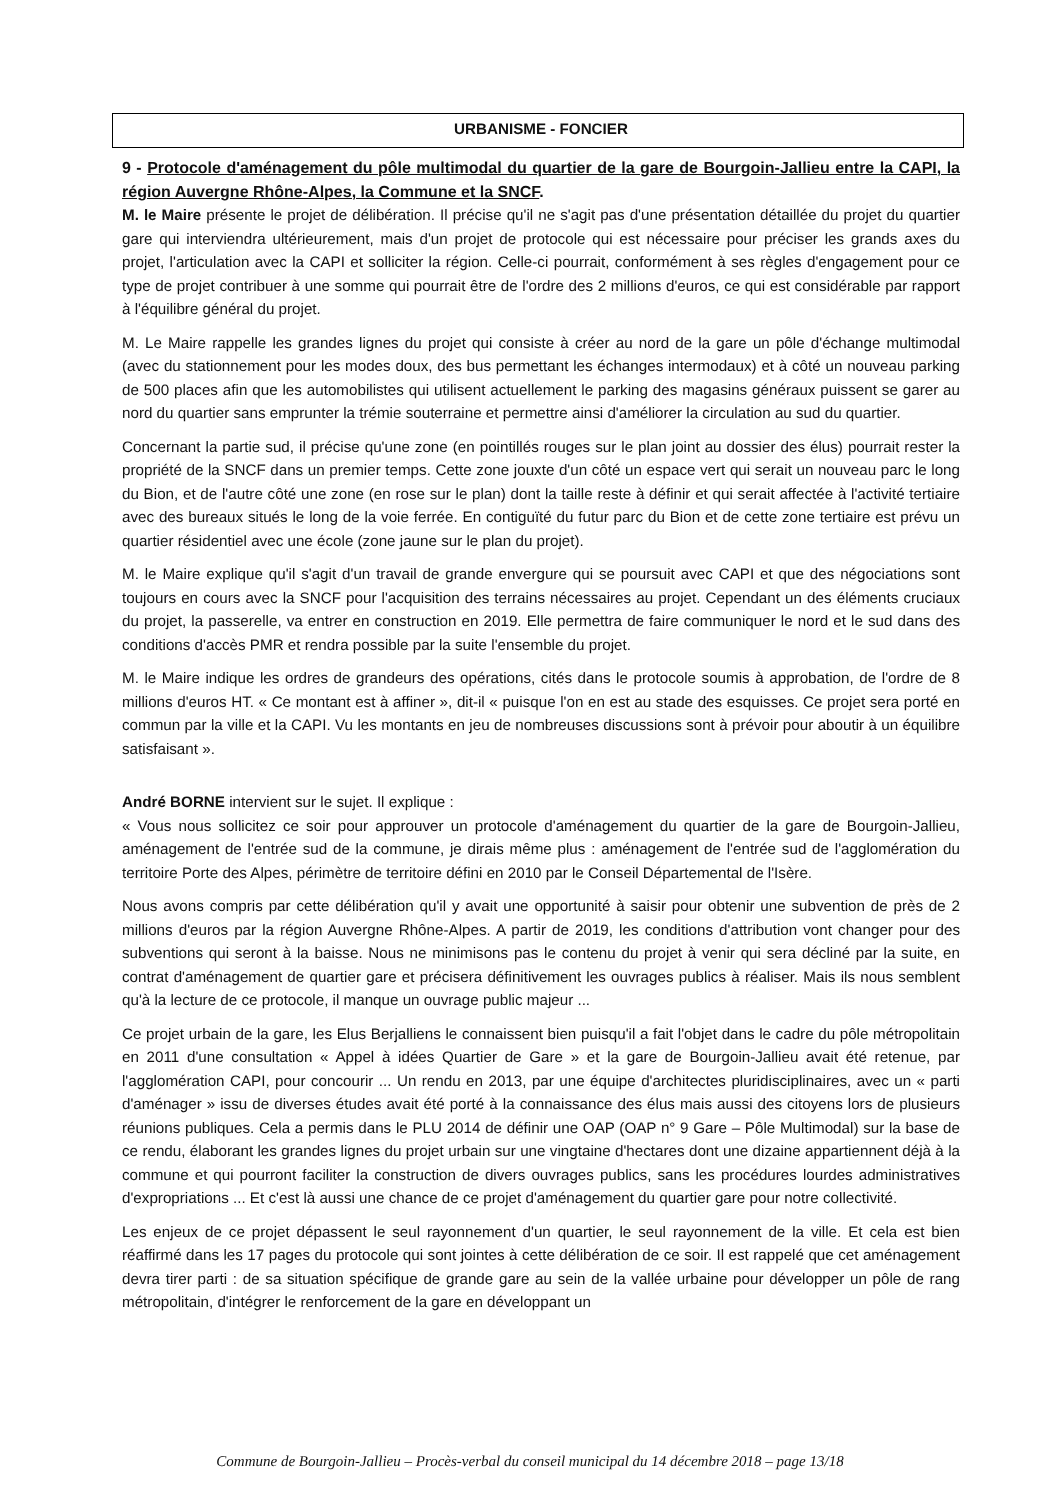URBANISME - FONCIER
9 - Protocole d'aménagement du pôle multimodal du quartier de la gare de Bourgoin-Jallieu entre la CAPI, la région Auvergne Rhône-Alpes, la Commune et la SNCF.
M. le Maire présente le projet de délibération. Il précise qu'il ne s'agit pas d'une présentation détaillée du projet du quartier gare qui interviendra ultérieurement, mais d'un projet de protocole qui est nécessaire pour préciser les grands axes du projet, l'articulation avec la CAPI et solliciter la région. Celle-ci pourrait, conformément à ses règles d'engagement pour ce type de projet contribuer à une somme qui pourrait être de l'ordre des 2 millions d'euros, ce qui est considérable par rapport à l'équilibre général du projet.
M. Le Maire rappelle les grandes lignes du projet qui consiste à créer au nord de la gare un pôle d'échange multimodal (avec du stationnement pour les modes doux, des bus permettant les échanges intermodaux) et à côté un nouveau parking de 500 places afin que les automobilistes qui utilisent actuellement le parking des magasins généraux puissent se garer au nord du quartier sans emprunter la trémie souterraine et permettre ainsi d'améliorer la circulation au sud du quartier.
Concernant la partie sud, il précise qu'une zone (en pointillés rouges sur le plan joint au dossier des élus) pourrait rester la propriété de la SNCF dans un premier temps. Cette zone jouxte d'un côté un espace vert qui serait un nouveau parc le long du Bion, et de l'autre côté une zone (en rose sur le plan) dont la taille reste à définir et qui serait affectée à l'activité tertiaire avec des bureaux situés le long de la voie ferrée. En contiguïté du futur parc du Bion et de cette zone tertiaire est prévu un quartier résidentiel avec une école (zone jaune sur le plan du projet).
M. le Maire explique qu'il s'agit d'un travail de grande envergure qui se poursuit avec CAPI et que des négociations sont toujours en cours avec la SNCF pour l'acquisition des terrains nécessaires au projet. Cependant un des éléments cruciaux du projet, la passerelle, va entrer en construction en 2019. Elle permettra de faire communiquer le nord et le sud dans des conditions d'accès PMR et rendra possible par la suite l'ensemble du projet.
M. le Maire indique les ordres de grandeurs des opérations, cités dans le protocole soumis à approbation, de l'ordre de 8 millions d'euros HT. « Ce montant est à affiner », dit-il « puisque l'on en est au stade des esquisses. Ce projet sera porté en commun par la ville et la CAPI. Vu les montants en jeu de nombreuses discussions sont à prévoir pour aboutir à un équilibre satisfaisant ».
André BORNE intervient sur le sujet. Il explique :
« Vous nous sollicitez ce soir pour approuver un protocole d'aménagement du quartier de la gare de Bourgoin-Jallieu, aménagement de l'entrée sud de la commune, je dirais même plus : aménagement de l'entrée sud de l'agglomération du territoire Porte des Alpes, périmètre de territoire défini en 2010 par le Conseil Départemental de l'Isère.
Nous avons compris par cette délibération qu'il y avait une opportunité à saisir pour obtenir une subvention de près de 2 millions d'euros par la région Auvergne Rhône-Alpes. A partir de 2019, les conditions d'attribution vont changer pour des subventions qui seront à la baisse. Nous ne minimisons pas le contenu du projet à venir qui sera décliné par la suite, en contrat d'aménagement de quartier gare et précisera définitivement les ouvrages publics à réaliser. Mais ils nous semblent qu'à la lecture de ce protocole, il manque un ouvrage public majeur ...
Ce projet urbain de la gare, les Elus Berjalliens le connaissent bien puisqu'il a fait l'objet dans le cadre du pôle métropolitain en 2011 d'une consultation « Appel à idées Quartier de Gare » et la gare de Bourgoin-Jallieu avait été retenue, par l'agglomération CAPI, pour concourir ... Un rendu en 2013, par une équipe d'architectes pluridisciplinaires, avec un « parti d'aménager » issu de diverses études avait été porté à la connaissance des élus mais aussi des citoyens lors de plusieurs réunions publiques. Cela a permis dans le PLU 2014 de définir une OAP (OAP n° 9 Gare – Pôle Multimodal) sur la base de ce rendu, élaborant les grandes lignes du projet urbain sur une vingtaine d'hectares dont une dizaine appartiennent déjà à la commune et qui pourront faciliter la construction de divers ouvrages publics, sans les procédures lourdes administratives d'expropriations ... Et c'est là aussi une chance de ce projet d'aménagement du quartier gare pour notre collectivité.
Les enjeux de ce projet dépassent le seul rayonnement d'un quartier, le seul rayonnement de la ville. Et cela est bien réaffirmé dans les 17 pages du protocole qui sont jointes à cette délibération de ce soir. Il est rappelé que cet aménagement devra tirer parti : de sa situation spécifique de grande gare au sein de la vallée urbaine pour développer un pôle de rang métropolitain, d'intégrer le renforcement de la gare en développant un
Commune de Bourgoin-Jallieu – Procès-verbal du conseil municipal du 14 décembre 2018 – page 13/18